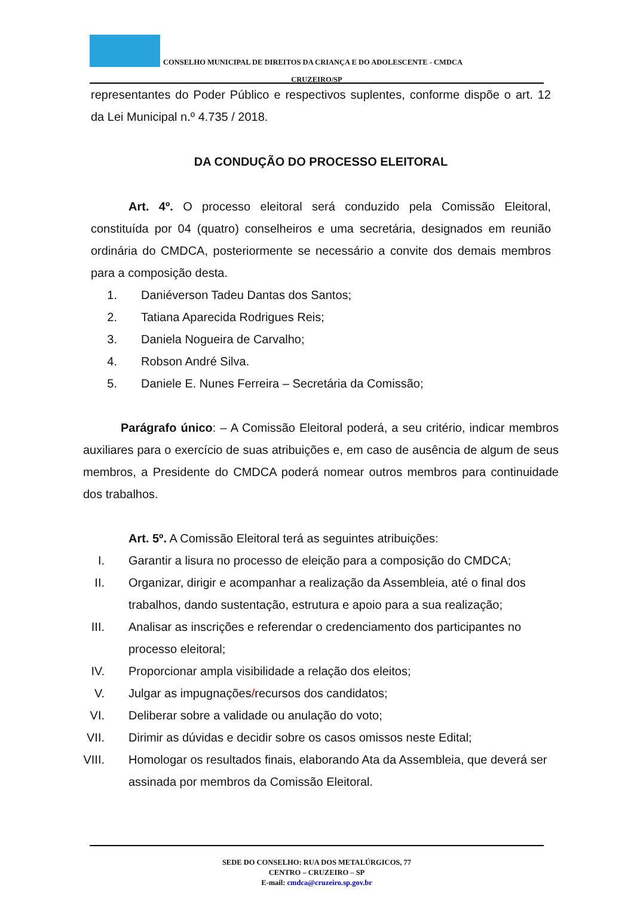CONSELHO MUNICIPAL DE DIREITOS DA CRIANÇA E DO ADOLESCENTE - CMDCA
CRUZEIRO/SP
representantes do Poder Público e respectivos suplentes, conforme dispõe o art. 12 da Lei Municipal n.º 4.735 / 2018.
DA CONDUÇÃO DO PROCESSO ELEITORAL
Art. 4º. O processo eleitoral será conduzido pela Comissão Eleitoral, constituída por 04 (quatro) conselheiros e uma secretária, designados em reunião ordinária do CMDCA, posteriormente se necessário a convite dos demais membros para a composição desta.
1. Daniéverson Tadeu Dantas dos Santos;
2. Tatiana Aparecida Rodrigues Reis;
3. Daniela Nogueira de Carvalho;
4. Robson André Silva.
5. Daniele E. Nunes Ferreira – Secretária da Comissão;
Parágrafo único: – A Comissão Eleitoral poderá, a seu critério, indicar membros auxiliares para o exercício de suas atribuições e, em caso de ausência de algum de seus membros, a Presidente do CMDCA poderá nomear outros membros para continuidade dos trabalhos.
Art. 5º. A Comissão Eleitoral terá as seguintes atribuições:
I. Garantir a lisura no processo de eleição para a composição do CMDCA;
II. Organizar, dirigir e acompanhar a realização da Assembleia, até o final dos trabalhos, dando sustentação, estrutura e apoio para a sua realização;
III. Analisar as inscrições e referendar o credenciamento dos participantes no processo eleitoral;
IV. Proporcionar ampla visibilidade a relação dos eleitos;
V. Julgar as impugnações/recursos dos candidatos;
VI. Deliberar sobre a validade ou anulação do voto;
VII. Dirimir as dúvidas e decidir sobre os casos omissos neste Edital;
VIII. Homologar os resultados finais, elaborando Ata da Assembleia, que deverá ser assinada por membros da Comissão Eleitoral.
SEDE DO CONSELHO: RUA DOS METALÚRGICOS, 77
CENTRO – CRUZEIRO – SP
E-mail: cmdca@cruzeiro.sp.gov.br